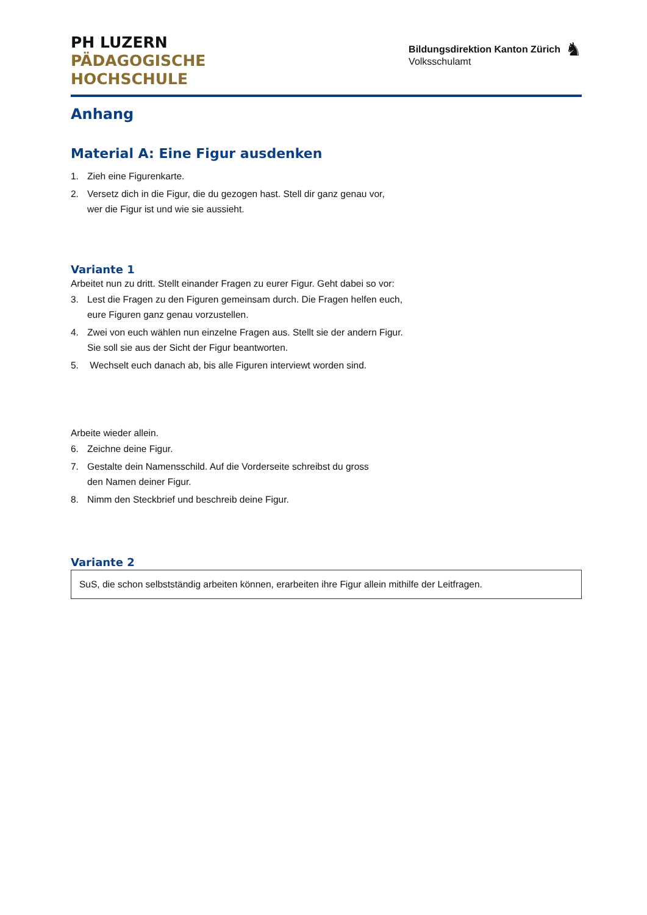PH LUZERN
PÄDAGOGISCHE
HOCHSCHULE
Bildungsdirektion Kanton Zürich
Volksschulamt
♞
Anhang
Material A: Eine Figur ausdenken
1. Zieh eine Figurenkarte.
2. Versetz dich in die Figur, die du gezogen hast. Stell dir ganz genau vor,
wer die Figur ist und wie sie aussieht.
Variante 1
Arbeitet nun zu dritt. Stellt einander Fragen zu eurer Figur. Geht dabei so vor:
3. Lest die Fragen zu den Figuren gemeinsam durch. Die Fragen helfen euch,
eure Figuren ganz genau vorzustellen.
4. Zwei von euch wählen nun einzelne Fragen aus. Stellt sie der andern Figur.
Sie soll sie aus der Sicht der Figur beantworten.
5. Wechselt euch danach ab, bis alle Figuren interviewt worden sind.
Arbeite wieder allein.
6. Zeichne deine Figur.
7. Gestalte dein Namensschild. Auf die Vorderseite schreibst du gross
den Namen deiner Figur.
8. Nimm den Steckbrief und beschreib deine Figur.
Variante 2
SuS, die schon selbstständig arbeiten können, erarbeiten ihre Figur allein mithilfe der Leitfragen.